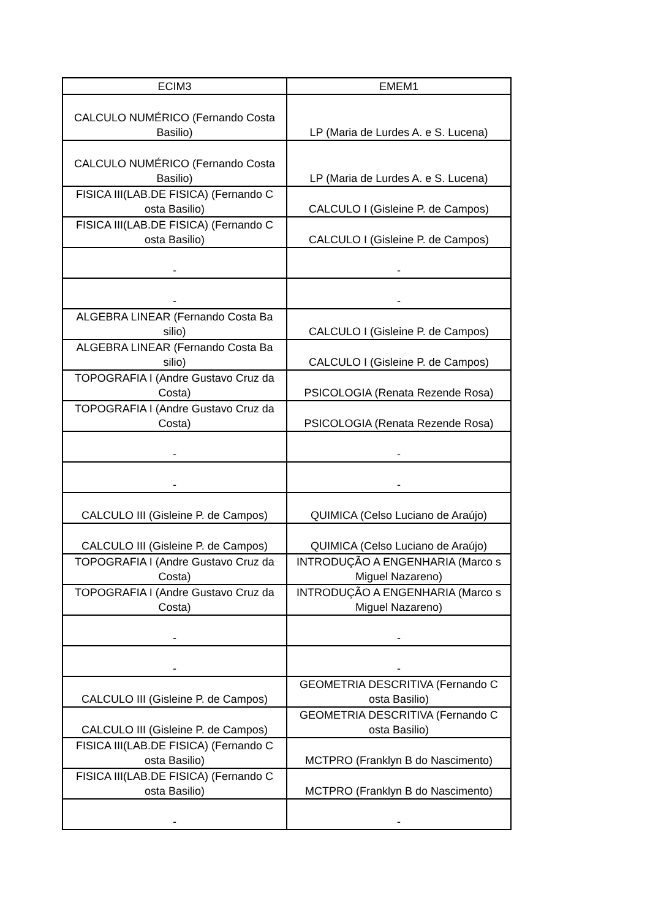| ECIM3 | EMEM1 |
| --- | --- |
| CALCULO NUMÉRICO (Fernando Costa Basilio) | LP (Maria de Lurdes A. e S. Lucena) |
| CALCULO NUMÉRICO (Fernando Costa Basilio) | LP (Maria de Lurdes A. e S. Lucena) |
| FISICA III(LAB.DE FISICA) (Fernando C osta Basilio) | CALCULO I (Gisleine P. de Campos) |
| FISICA III(LAB.DE FISICA) (Fernando C osta Basilio) | CALCULO I (Gisleine P. de Campos) |
| - | - |
| - | - |
| ALGEBRA LINEAR (Fernando Costa Ba silio) | CALCULO I (Gisleine P. de Campos) |
| ALGEBRA LINEAR (Fernando Costa Ba silio) | CALCULO I (Gisleine P. de Campos) |
| TOPOGRAFIA I (Andre Gustavo Cruz da Costa) | PSICOLOGIA (Renata Rezende Rosa) |
| TOPOGRAFIA I (Andre Gustavo Cruz da Costa) | PSICOLOGIA (Renata Rezende Rosa) |
| - | - |
| - | - |
| CALCULO III (Gisleine P. de Campos) | QUIMICA (Celso Luciano de Araújo) |
| CALCULO III (Gisleine P. de Campos) | QUIMICA (Celso Luciano de Araújo) |
| TOPOGRAFIA I (Andre Gustavo Cruz da Costa) | INTRODUÇÃO A ENGENHARIA (Marco s Miguel Nazareno) |
| TOPOGRAFIA I (Andre Gustavo Cruz da Costa) | INTRODUÇÃO A ENGENHARIA (Marco s Miguel Nazareno) |
| - | - |
| - | - |
| CALCULO III (Gisleine P. de Campos) | GEOMETRIA DESCRITIVA (Fernando C osta Basilio) |
| CALCULO III (Gisleine P. de Campos) | GEOMETRIA DESCRITIVA (Fernando C osta Basilio) |
| FISICA III(LAB.DE FISICA) (Fernando C osta Basilio) | MCTPRO (Franklyn B do Nascimento) |
| FISICA III(LAB.DE FISICA) (Fernando C osta Basilio) | MCTPRO (Franklyn B do Nascimento) |
| - | - |